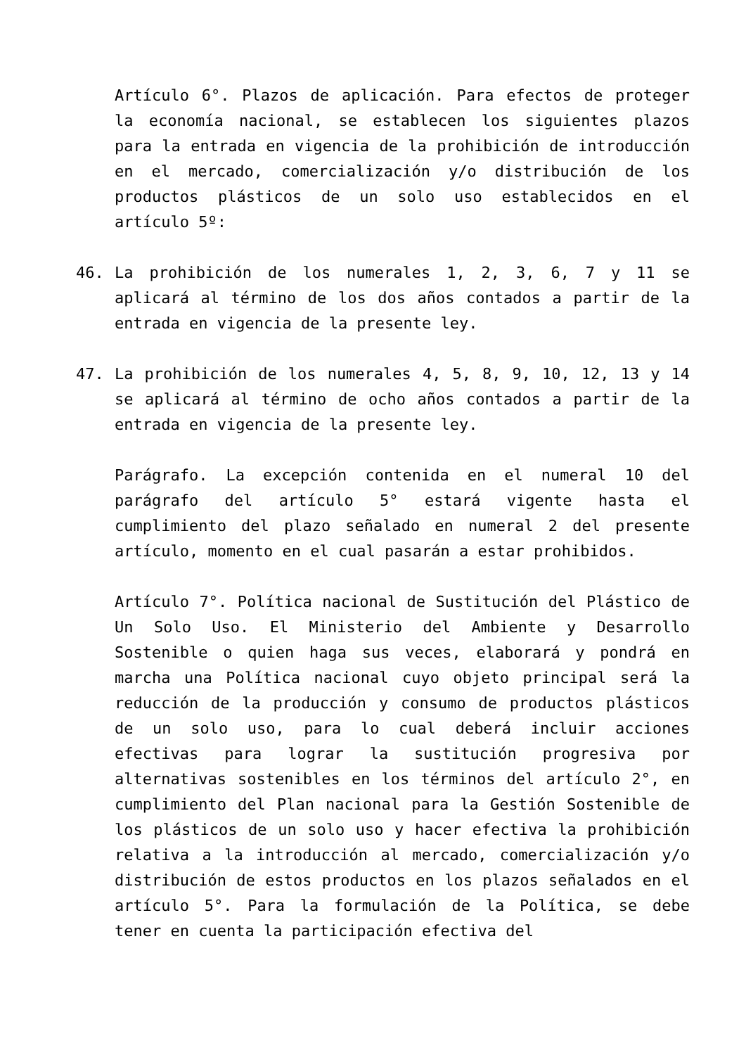Artículo 6°. Plazos de aplicación. Para efectos de proteger la economía nacional, se establecen los siguientes plazos para la entrada en vigencia de la prohibición de introducción en el mercado, comercialización y/o distribución de los productos plásticos de un solo uso establecidos en el artículo 5º:
46. La prohibición de los numerales 1, 2, 3, 6, 7 y 11 se aplicará al término de los dos años contados a partir de la entrada en vigencia de la presente ley.
47. La prohibición de los numerales 4, 5, 8, 9, 10, 12, 13 y 14 se aplicará al término de ocho años contados a partir de la entrada en vigencia de la presente ley.
Parágrafo. La excepción contenida en el numeral 10 del parágrafo del artículo 5° estará vigente hasta el cumplimiento del plazo señalado en numeral 2 del presente artículo, momento en el cual pasarán a estar prohibidos.
Artículo 7°. Política nacional de Sustitución del Plástico de Un Solo Uso. El Ministerio del Ambiente y Desarrollo Sostenible o quien haga sus veces, elaborará y pondrá en marcha una Política nacional cuyo objeto principal será la reducción de la producción y consumo de productos plásticos de un solo uso, para lo cual deberá incluir acciones efectivas para lograr la sustitución progresiva por alternativas sostenibles en los términos del artículo 2°, en cumplimiento del Plan nacional para la Gestión Sostenible de los plásticos de un solo uso y hacer efectiva la prohibición relativa a la introducción al mercado, comercialización y/o distribución de estos productos en los plazos señalados en el artículo 5°. Para la formulación de la Política, se debe tener en cuenta la participación efectiva del